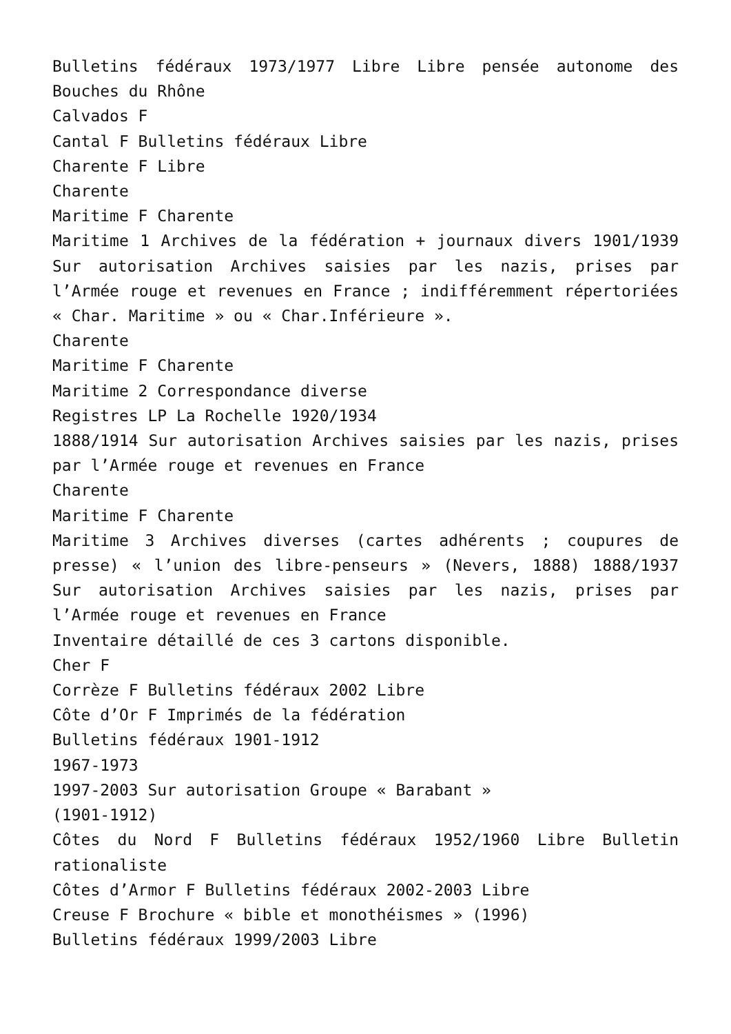Bulletins fédéraux 1973/1977 Libre Libre pensée autonome des Bouches du Rhône
Calvados F
Cantal F Bulletins fédéraux Libre
Charente F Libre
Charente
Maritime F Charente
Maritime 1 Archives de la fédération + journaux divers 1901/1939 Sur autorisation Archives saisies par les nazis, prises par l’Armée rouge et revenues en France ; indifféremment répertoriées « Char. Maritime » ou « Char.Inférieure ».
Charente
Maritime F Charente
Maritime 2 Correspondance diverse
Registres LP La Rochelle 1920/1934
1888/1914 Sur autorisation Archives saisies par les nazis, prises par l’Armée rouge et revenues en France
Charente
Maritime F Charente
Maritime 3 Archives diverses (cartes adhérents ; coupures de presse) « l’union des libre-penseurs » (Nevers, 1888) 1888/1937 Sur autorisation Archives saisies par les nazis, prises par l’Armée rouge et revenues en France
Inventaire détaillé de ces 3 cartons disponible.
Cher F
Corrèze F Bulletins fédéraux 2002 Libre
Côte d’Or F Imprimés de la fédération
Bulletins fédéraux 1901-1912
1967-1973
1997-2003 Sur autorisation Groupe « Barabant »
(1901-1912)
Côtes du Nord F Bulletins fédéraux 1952/1960 Libre Bulletin rationaliste
Côtes d’Armor F Bulletins fédéraux 2002-2003 Libre
Creuse F Brochure « bible et monothéismes » (1996)
Bulletins fédéraux 1999/2003 Libre